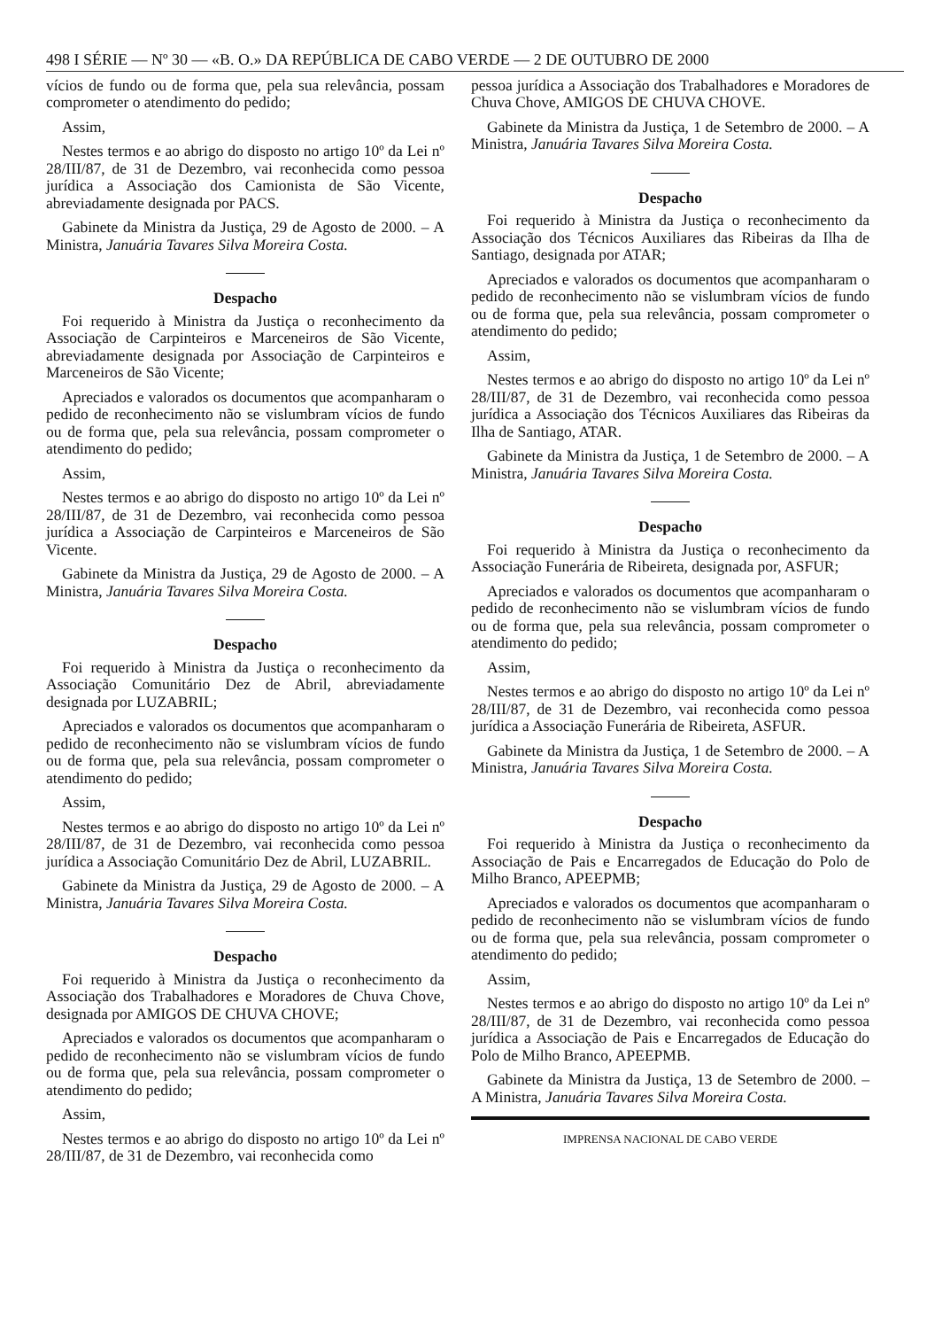498 I SÉRIE — Nº 30 — «B. O.» DA REPÚBLICA DE CABO VERDE — 2 DE OUTUBRO DE 2000
vícios de fundo ou de forma que, pela sua relevância, possam comprometer o atendimento do pedido;
Assim,
Nestes termos e ao abrigo do disposto no artigo 10º da Lei nº 28/III/87, de 31 de Dezembro, vai reconhecida como pessoa jurídica a Associação dos Camionista de São Vicente, abreviadamente designada por PACS.
Gabinete da Ministra da Justiça, 29 de Agosto de 2000. – A Ministra, Januária Tavares Silva Moreira Costa.
Despacho
Foi requerido à Ministra da Justiça o reconhecimento da Associação de Carpinteiros e Marceneiros de São Vicente, abreviadamente designada por Associação de Carpinteiros e Marceneiros de São Vicente;
Apreciados e valorados os documentos que acompanharam o pedido de reconhecimento não se vislumbram vícios de fundo ou de forma que, pela sua relevância, possam comprometer o atendimento do pedido;
Assim,
Nestes termos e ao abrigo do disposto no artigo 10º da Lei nº 28/III/87, de 31 de Dezembro, vai reconhecida como pessoa jurídica a Associação de Carpinteiros e Marceneiros de São Vicente.
Gabinete da Ministra da Justiça, 29 de Agosto de 2000. – A Ministra, Januária Tavares Silva Moreira Costa.
Despacho
Foi requerido à Ministra da Justiça o reconhecimento da Associação Comunitário Dez de Abril, abreviadamente designada por LUZABRIL;
Apreciados e valorados os documentos que acompanharam o pedido de reconhecimento não se vislumbram vícios de fundo ou de forma que, pela sua relevância, possam comprometer o atendimento do pedido;
Assim,
Nestes termos e ao abrigo do disposto no artigo 10º da Lei nº 28/III/87, de 31 de Dezembro, vai reconhecida como pessoa jurídica a Associação Comunitário Dez de Abril, LUZABRIL.
Gabinete da Ministra da Justiça, 29 de Agosto de 2000. – A Ministra, Januária Tavares Silva Moreira Costa.
Despacho
Foi requerido à Ministra da Justiça o reconhecimento da Associação dos Trabalhadores e Moradores de Chuva Chove, designada por AMIGOS DE CHUVA CHOVE;
Apreciados e valorados os documentos que acompanharam o pedido de reconhecimento não se vislumbram vícios de fundo ou de forma que, pela sua relevância, possam comprometer o atendimento do pedido;
Assim,
Nestes termos e ao abrigo do disposto no artigo 10º da Lei nº 28/III/87, de 31 de Dezembro, vai reconhecida como
pessoa jurídica a Associação dos Trabalhadores e Moradores de Chuva Chove, AMIGOS DE CHUVA CHOVE.
Gabinete da Ministra da Justiça, 1 de Setembro de 2000. – A Ministra, Januária Tavares Silva Moreira Costa.
Despacho
Foi requerido à Ministra da Justiça o reconhecimento da Associação dos Técnicos Auxiliares das Ribeiras da Ilha de Santiago, designada por ATAR;
Apreciados e valorados os documentos que acompanharam o pedido de reconhecimento não se vislumbram vícios de fundo ou de forma que, pela sua relevância, possam comprometer o atendimento do pedido;
Assim,
Nestes termos e ao abrigo do disposto no artigo 10º da Lei nº 28/III/87, de 31 de Dezembro, vai reconhecida como pessoa jurídica a Associação dos Técnicos Auxiliares das Ribeiras da Ilha de Santiago, ATAR.
Gabinete da Ministra da Justiça, 1 de Setembro de 2000. – A Ministra, Januária Tavares Silva Moreira Costa.
Despacho
Foi requerido à Ministra da Justiça o reconhecimento da Associação Funerária de Ribeireta, designada por, ASFUR;
Apreciados e valorados os documentos que acompanharam o pedido de reconhecimento não se vislumbram vícios de fundo ou de forma que, pela sua relevância, possam comprometer o atendimento do pedido;
Assim,
Nestes termos e ao abrigo do disposto no artigo 10º da Lei nº 28/III/87, de 31 de Dezembro, vai reconhecida como pessoa jurídica a Associação Funerária de Ribeireta, ASFUR.
Gabinete da Ministra da Justiça, 1 de Setembro de 2000. – A Ministra, Januária Tavares Silva Moreira Costa.
Despacho
Foi requerido à Ministra da Justiça o reconhecimento da Associação de Pais e Encarregados de Educação do Polo de Milho Branco, APEEPMB;
Apreciados e valorados os documentos que acompanharam o pedido de reconhecimento não se vislumbram vícios de fundo ou de forma que, pela sua relevância, possam comprometer o atendimento do pedido;
Assim,
Nestes termos e ao abrigo do disposto no artigo 10º da Lei nº 28/III/87, de 31 de Dezembro, vai reconhecida como pessoa jurídica a Associação de Pais e Encarregados de Educação do Polo de Milho Branco, APEEPMB.
Gabinete da Ministra da Justiça, 13 de Setembro de 2000. – A Ministra, Januária Tavares Silva Moreira Costa.
IMPRENSA NACIONAL DE CABO VERDE